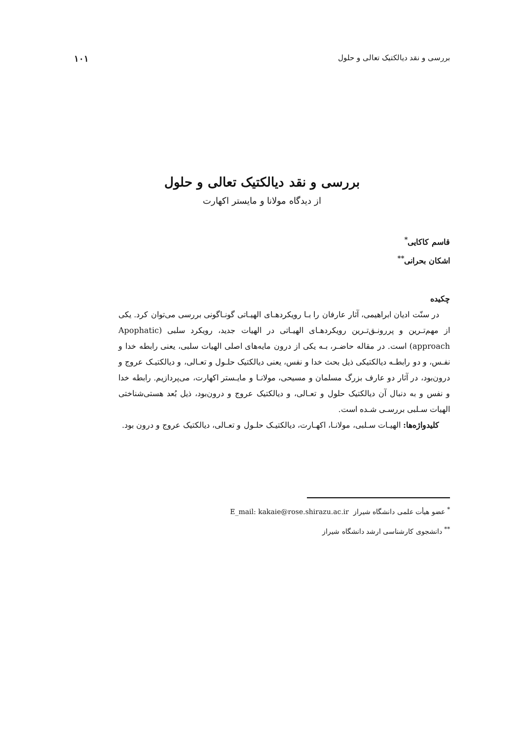بررسی و نقد دیالکتیک تعالی و حلول ۱۰۱
بررسی و نقد دیالکتیک تعالی و حلول
از دیدگاه مولانا و مایستر اکهارت
قاسم کاکایی<sup>*</sup>
اشکان بحرانی<sup>**</sup>
چکیده
در سنّت ادیان ابراهیمی، آثار عارفان را بـا رویکردهـای الهیـاتی گونـاگونی بررسی می‌توان کرد. یکی از مهم‌تـرین و پررونـق‌تـرین رویکردهـای الهیـاتی در الهیات جدید، رویکرد سلبی (Apophatic approach) است. در مقاله حاضـر، بـه یکی از درون مایه‌های اصلی الهیات سلبی، یعنی رابطه خدا و نفـس، و دو رابطـه دیالکتیکی ذیل بحث خدا و نفس، یعنی دیالکتیک حلـول و تعـالی، و دیالکتیـک عروج و درون‌بود، در آثار دو عارف بزرگ مسلمان و مسیحی، مولانـا و مایـستر اکهارت، می‌پردازیم. رابطه خدا و نفس و به دنبال آن دیالکتیک حلول و تعـالی، و دیالکتیک عروج و درون‌بود، ذیل بُعد هستی‌شناختی الهیات سـلبی بررسـی شـده است.
کلیدواژه‌ها: الهیـات سـلبی، مولانـا، اکهـارت، دیالکتیـک حلـول و تعـالی، دیالکتیک عروج و درون بود.
<sup>*</sup> عضو هیأت علمی دانشگاه شیراز E_mail: kakaie@rose.shirazu.ac.ir
<sup>**</sup> دانشجوی کارشناسی ارشد دانشگاه شیراز